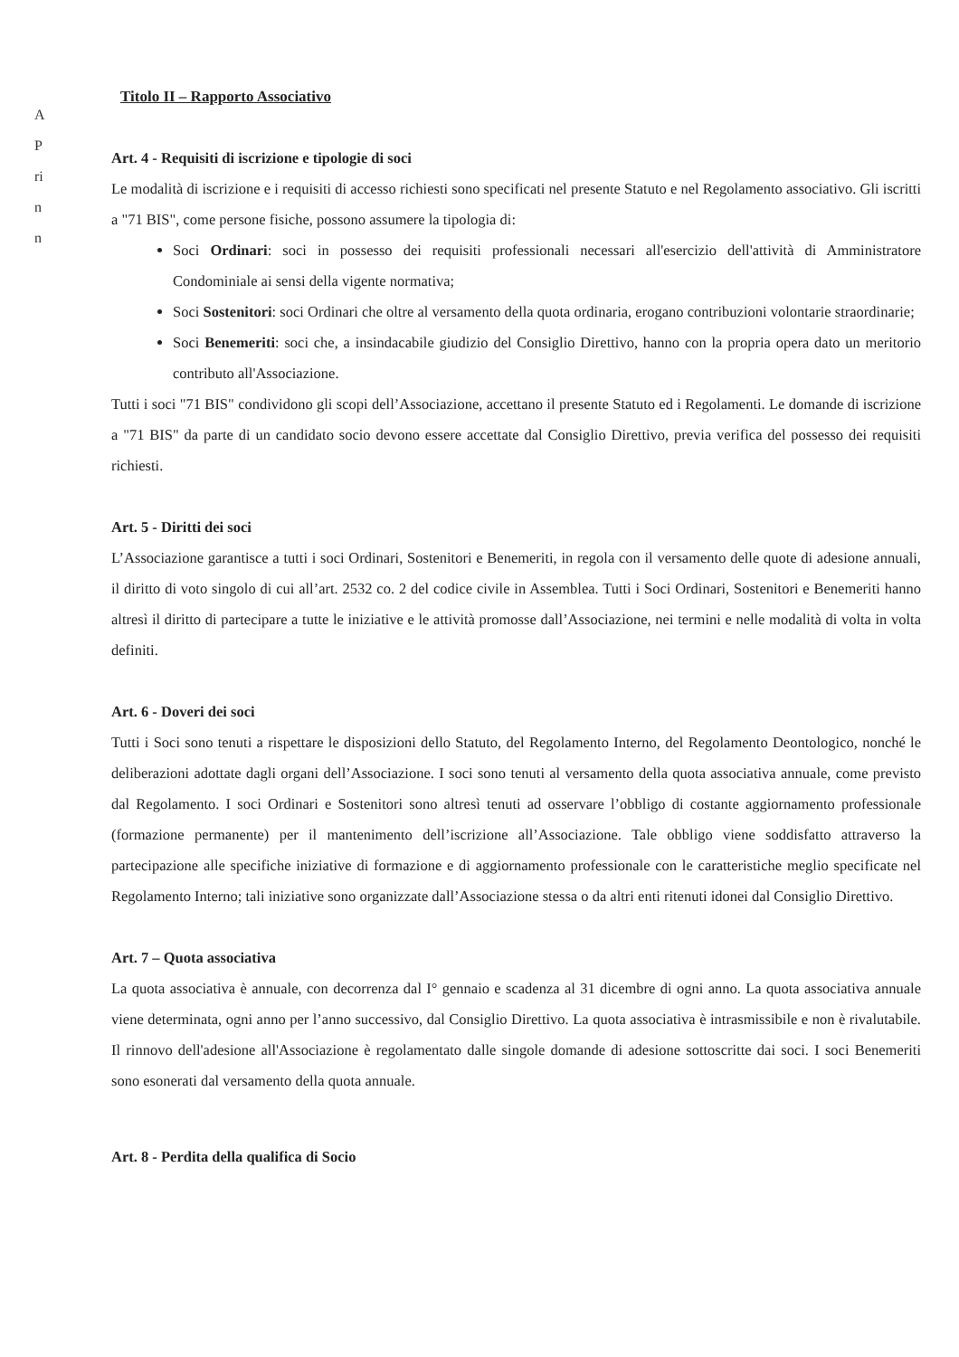A
P
ri
n
n
Titolo II – Rapporto Associativo
Art. 4 - Requisiti di iscrizione e tipologie di soci
Le modalità di iscrizione e i requisiti di accesso richiesti sono specificati nel presente Statuto e nel Regolamento associativo. Gli iscritti a "71 BIS", come persone fisiche, possono assumere la tipologia di:
Soci Ordinari: soci in possesso dei requisiti professionali necessari all'esercizio dell'attività di Amministratore Condominiale ai sensi della vigente normativa;
Soci Sostenitori: soci Ordinari che oltre al versamento della quota ordinaria, erogano contribuzioni volontarie straordinarie;
Soci Benemeriti: soci che, a insindacabile giudizio del Consiglio Direttivo, hanno con la propria opera dato un meritorio contributo all'Associazione.
Tutti i soci "71 BIS" condividono gli scopi dell’Associazione, accettano il presente Statuto ed i Regolamenti. Le domande di iscrizione a "71 BIS" da parte di un candidato socio devono essere accettate dal Consiglio Direttivo, previa verifica del possesso dei requisiti richiesti.
Art. 5 - Diritti dei soci
L’Associazione garantisce a tutti i soci Ordinari, Sostenitori e Benemeriti, in regola con il versamento delle quote di adesione annuali, il diritto di voto singolo di cui all’art. 2532 co. 2 del codice civile in Assemblea. Tutti i Soci Ordinari, Sostenitori e Benemeriti hanno altresì il diritto di partecipare a tutte le iniziative e le attività promosse dall’Associazione, nei termini e nelle modalità di volta in volta definiti.
Art. 6 - Doveri dei soci
Tutti i Soci sono tenuti a rispettare le disposizioni dello Statuto, del Regolamento Interno, del Regolamento Deontologico, nonché le deliberazioni adottate dagli organi dell’Associazione. I soci sono tenuti al versamento della quota associativa annuale, come previsto dal Regolamento. I soci Ordinari e Sostenitori sono altresì tenuti ad osservare l’obbligo di costante aggiornamento professionale (formazione permanente) per il mantenimento dell’iscrizione all’Associazione. Tale obbligo viene soddisfatto attraverso la partecipazione alle specifiche iniziative di formazione e di aggiornamento professionale con le caratteristiche meglio specificate nel Regolamento Interno; tali iniziative sono organizzate dall’Associazione stessa o da altri enti ritenuti idonei dal Consiglio Direttivo.
Art. 7 – Quota associativa
La quota associativa è annuale, con decorrenza dal I° gennaio e scadenza al 31 dicembre di ogni anno. La quota associativa annuale viene determinata, ogni anno per l’anno successivo, dal Consiglio Direttivo. La quota associativa è intrasmissibile e non è rivalutabile. Il rinnovo dell'adesione all'Associazione è regolamentato dalle singole domande di adesione sottoscritte dai soci. I soci Benemeriti sono esonerati dal versamento della quota annuale.
Art. 8 - Perdita della qualifica di Socio